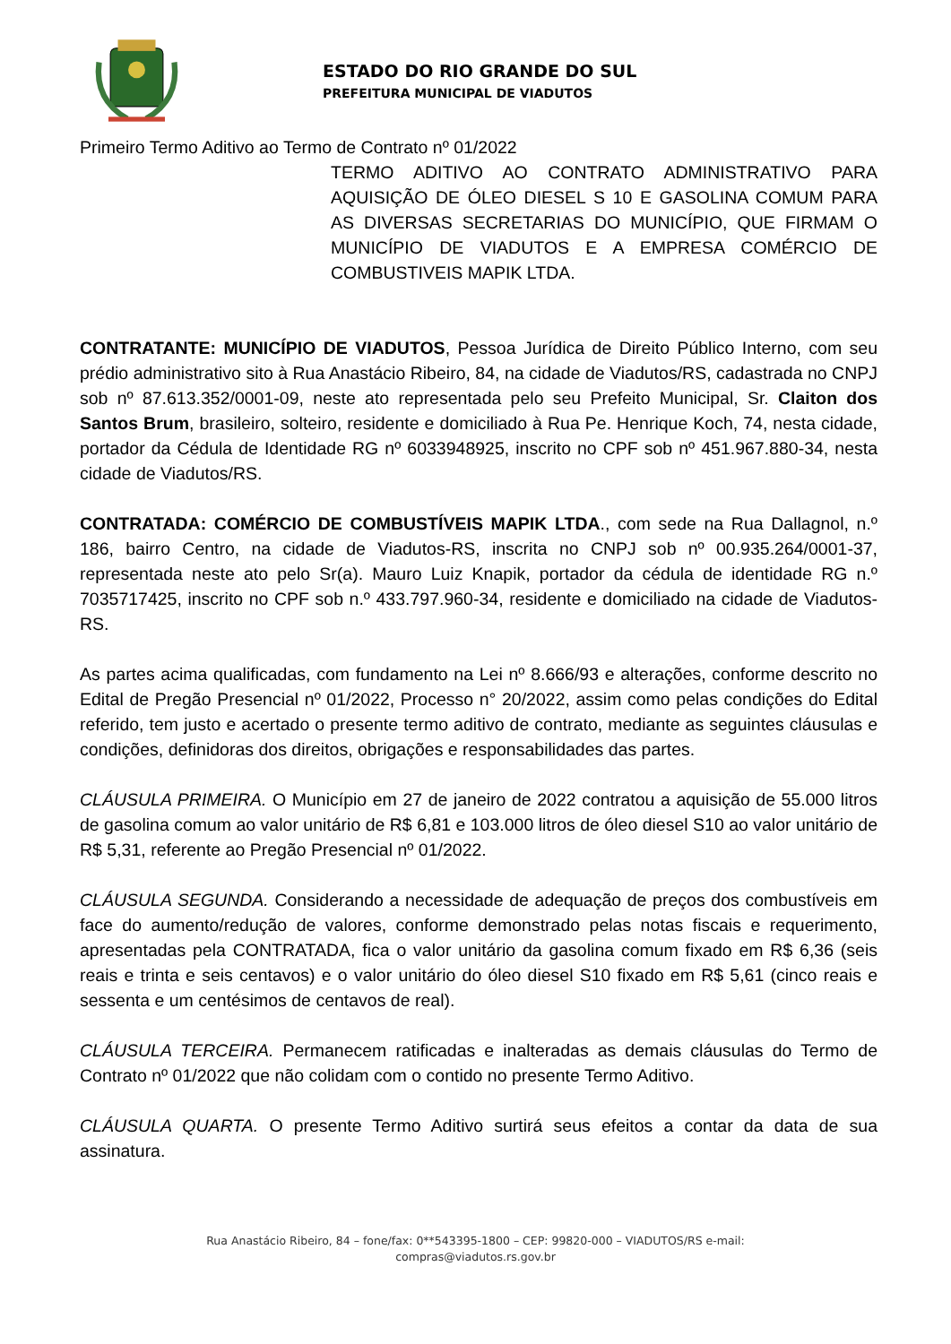ESTADO DO RIO GRANDE DO SUL
PREFEITURA MUNICIPAL DE VIADUTOS
Primeiro Termo Aditivo ao Termo de Contrato nº 01/2022
TERMO ADITIVO AO CONTRATO ADMINISTRATIVO PARA AQUISIÇÃO DE ÓLEO DIESEL S 10 E GASOLINA COMUM PARA AS DIVERSAS SECRETARIAS DO MUNICÍPIO, QUE FIRMAM O MUNICÍPIO DE VIADUTOS E A EMPRESA COMÉRCIO DE COMBUSTIVEIS MAPIK LTDA.
CONTRATANTE: MUNICÍPIO DE VIADUTOS, Pessoa Jurídica de Direito Público Interno, com seu prédio administrativo sito à Rua Anastácio Ribeiro, 84, na cidade de Viadutos/RS, cadastrada no CNPJ sob nº 87.613.352/0001-09, neste ato representada pelo seu Prefeito Municipal, Sr. Claiton dos Santos Brum, brasileiro, solteiro, residente e domiciliado à Rua Pe. Henrique Koch, 74, nesta cidade, portador da Cédula de Identidade RG nº 6033948925, inscrito no CPF sob nº 451.967.880-34, nesta cidade de Viadutos/RS.
CONTRATADA: COMÉRCIO DE COMBUSTÍVEIS MAPIK LTDA., com sede na Rua Dallagnol, n.º 186, bairro Centro, na cidade de Viadutos-RS, inscrita no CNPJ sob nº 00.935.264/0001-37, representada neste ato pelo Sr(a). Mauro Luiz Knapik, portador da cédula de identidade RG n.º 7035717425, inscrito no CPF sob n.º 433.797.960-34, residente e domiciliado na cidade de Viadutos-RS.
As partes acima qualificadas, com fundamento na Lei nº 8.666/93 e alterações, conforme descrito no Edital de Pregão Presencial nº 01/2022, Processo n° 20/2022, assim como pelas condições do Edital referido, tem justo e acertado o presente termo aditivo de contrato, mediante as seguintes cláusulas e condições, definidoras dos direitos, obrigações e responsabilidades das partes.
CLÁUSULA PRIMEIRA. O Município em 27 de janeiro de 2022 contratou a aquisição de 55.000 litros de gasolina comum ao valor unitário de R$ 6,81 e 103.000 litros de óleo diesel S10 ao valor unitário de R$ 5,31, referente ao Pregão Presencial nº 01/2022.
CLÁUSULA SEGUNDA. Considerando a necessidade de adequação de preços dos combustíveis em face do aumento/redução de valores, conforme demonstrado pelas notas fiscais e requerimento, apresentadas pela CONTRATADA, fica o valor unitário da gasolina comum fixado em R$ 6,36 (seis reais e trinta e seis centavos) e o valor unitário do óleo diesel S10 fixado em R$ 5,61 (cinco reais e sessenta e um centésimos de centavos de real).
CLÁUSULA TERCEIRA. Permanecem ratificadas e inalteradas as demais cláusulas do Termo de Contrato nº 01/2022 que não colidam com o contido no presente Termo Aditivo.
CLÁUSULA QUARTA. O presente Termo Aditivo surtirá seus efeitos a contar da data de sua assinatura.
Rua Anastácio Ribeiro, 84 – fone/fax: 0**543395-1800 – CEP: 99820-000 – VIADUTOS/RS e-mail:
compras@viadutos.rs.gov.br